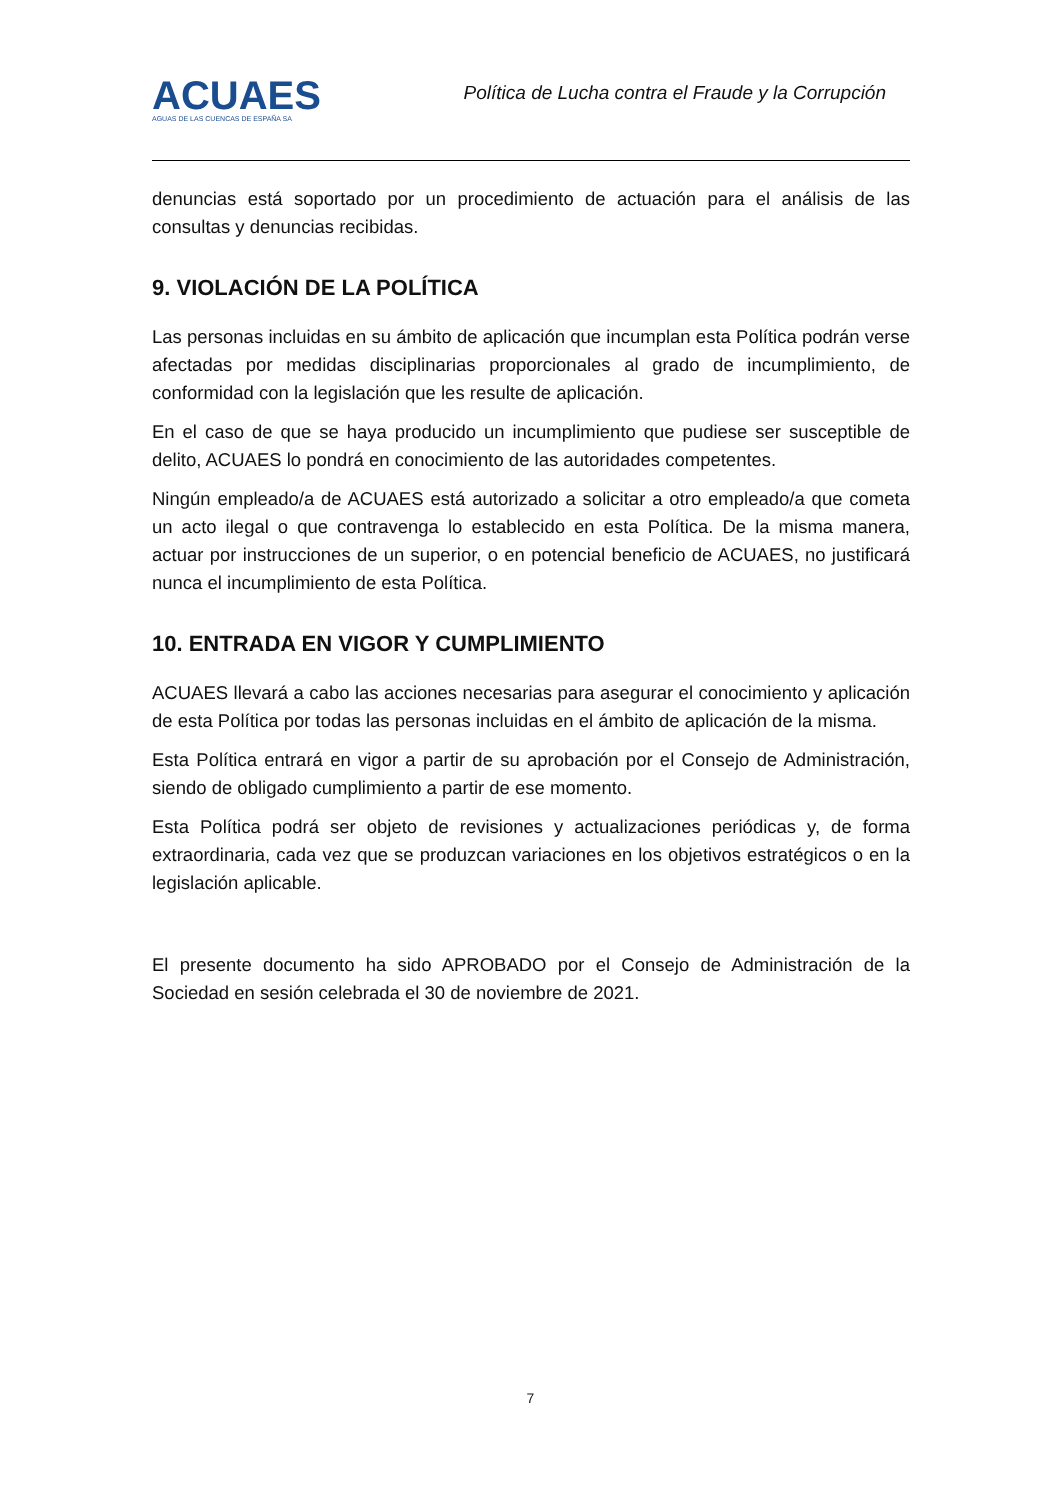ACUAES
AGUAS DE LAS CUENCAS DE ESPAÑA SA
Política de Lucha contra el Fraude y la Corrupción
denuncias está soportado por un procedimiento de actuación para el análisis de las consultas y denuncias recibidas.
9. VIOLACIÓN DE LA POLÍTICA
Las personas incluidas en su ámbito de aplicación que incumplan esta Política podrán verse afectadas por medidas disciplinarias proporcionales al grado de incumplimiento, de conformidad con la legislación que les resulte de aplicación.
En el caso de que se haya producido un incumplimiento que pudiese ser susceptible de delito, ACUAES lo pondrá en conocimiento de las autoridades competentes.
Ningún empleado/a de ACUAES está autorizado a solicitar a otro empleado/a que cometa un acto ilegal o que contravenga lo establecido en esta Política. De la misma manera, actuar por instrucciones de un superior, o en potencial beneficio de ACUAES, no justificará nunca el incumplimiento de esta Política.
10. ENTRADA EN VIGOR Y CUMPLIMIENTO
ACUAES llevará a cabo las acciones necesarias para asegurar el conocimiento y aplicación de esta Política por todas las personas incluidas en el ámbito de aplicación de la misma.
Esta Política entrará en vigor a partir de su aprobación por el Consejo de Administración, siendo de obligado cumplimiento a partir de ese momento.
Esta Política podrá ser objeto de revisiones y actualizaciones periódicas y, de forma extraordinaria, cada vez que se produzcan variaciones en los objetivos estratégicos o en la legislación aplicable.
El presente documento ha sido APROBADO por el Consejo de Administración de la Sociedad en sesión celebrada el 30 de noviembre de 2021.
7